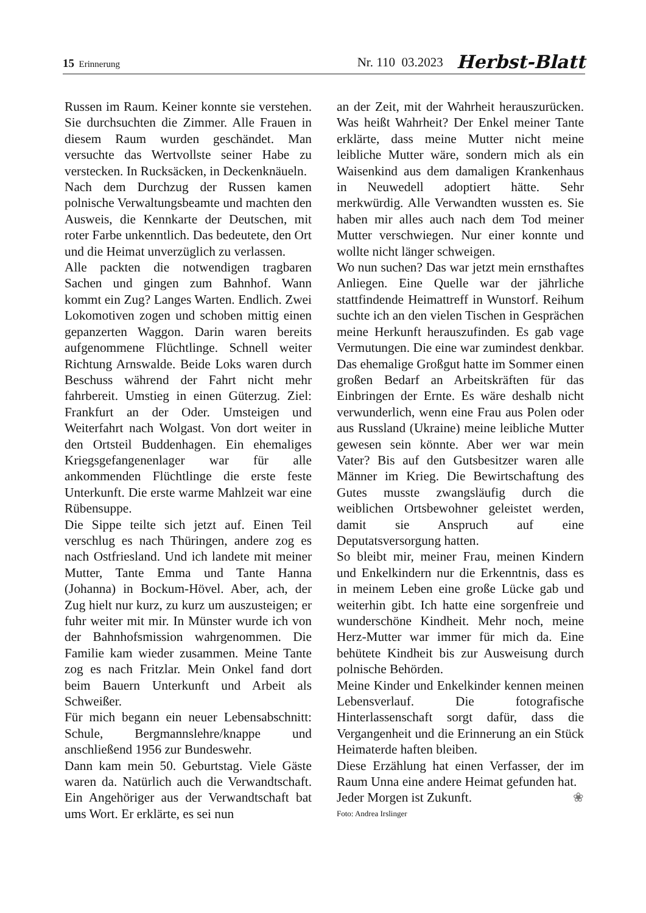15 Erinnerung Nr. 110 03.2023 Herbst-Blatt
Russen im Raum. Keiner konnte sie verstehen. Sie durchsuchten die Zimmer. Alle Frauen in diesem Raum wurden geschändet. Man versuchte das Wertvollste seiner Habe zu verstecken. In Rucksäcken, in Deckenknäueln.
Nach dem Durchzug der Russen kamen polnische Verwaltungsbeamte und machten den Ausweis, die Kennkarte der Deutschen, mit roter Farbe unkenntlich. Das bedeutete, den Ort und die Heimat unverzüglich zu verlassen.
Alle packten die notwendigen tragbaren Sachen und gingen zum Bahnhof. Wann kommt ein Zug? Langes Warten. Endlich. Zwei Lokomotiven zogen und schoben mittig einen gepanzerten Waggon. Darin waren bereits aufgenommene Flüchtlinge. Schnell weiter Richtung Arnswalde. Beide Loks waren durch Beschuss während der Fahrt nicht mehr fahrbereit. Umstieg in einen Güterzug. Ziel: Frankfurt an der Oder. Umsteigen und Weiterfahrt nach Wolgast. Von dort weiter in den Ortsteil Buddenhagen. Ein ehemaliges Kriegsgefangenenlager war für alle ankommenden Flüchtlinge die erste feste Unterkunft. Die erste warme Mahlzeit war eine Rübensuppe.
Die Sippe teilte sich jetzt auf. Einen Teil verschlug es nach Thüringen, andere zog es nach Ostfriesland. Und ich landete mit meiner Mutter, Tante Emma und Tante Hanna (Johanna) in Bockum-Hövel. Aber, ach, der Zug hielt nur kurz, zu kurz um auszusteigen; er fuhr weiter mit mir. In Münster wurde ich von der Bahnhofsmission wahrgenommen. Die Familie kam wieder zusammen. Meine Tante zog es nach Fritzlar. Mein Onkel fand dort beim Bauern Unterkunft und Arbeit als Schweißer.
Für mich begann ein neuer Lebensabschnitt: Schule, Bergmannslehre/knappe und anschließend 1956 zur Bundeswehr.
Dann kam mein 50. Geburtstag. Viele Gäste waren da. Natürlich auch die Verwandtschaft. Ein Angehöriger aus der Verwandtschaft bat ums Wort. Er erklärte, es sei nun
an der Zeit, mit der Wahrheit herauszurücken. Was heißt Wahrheit? Der Enkel meiner Tante erklärte, dass meine Mutter nicht meine leibliche Mutter wäre, sondern mich als ein Waisenkind aus dem damaligen Krankenhaus in Neuwedell adoptiert hätte. Sehr merkwürdig. Alle Verwandten wussten es. Sie haben mir alles auch nach dem Tod meiner Mutter verschwiegen. Nur einer konnte und wollte nicht länger schweigen.
Wo nun suchen? Das war jetzt mein ernsthaftes Anliegen. Eine Quelle war der jährliche stattfindende Heimattreff in Wunstorf. Reihum suchte ich an den vielen Tischen in Gesprächen meine Herkunft herauszufinden. Es gab vage Vermutungen. Die eine war zumindest denkbar. Das ehemalige Großgut hatte im Sommer einen großen Bedarf an Arbeitskräften für das Einbringen der Ernte. Es wäre deshalb nicht verwunderlich, wenn eine Frau aus Polen oder aus Russland (Ukraine) meine leibliche Mutter gewesen sein könnte. Aber wer war mein Vater? Bis auf den Gutsbesitzer waren alle Männer im Krieg. Die Bewirtschaftung des Gutes musste zwangsläufig durch die weiblichen Ortsbewohner geleistet werden, damit sie Anspruch auf eine Deputatsversorgung hatten.
So bleibt mir, meiner Frau, meinen Kindern und Enkelkindern nur die Erkenntnis, dass es in meinem Leben eine große Lücke gab und weiterhin gibt. Ich hatte eine sorgenfreie und wunderschöne Kindheit. Mehr noch, meine Herz-Mutter war immer für mich da. Eine behütete Kindheit bis zur Ausweisung durch polnische Behörden.
Meine Kinder und Enkelkinder kennen meinen Lebensverlauf. Die fotografische Hinterlassenschaft sorgt dafür, dass die Vergangenheit und die Erinnerung an ein Stück Heimaterde haften bleiben.
Diese Erzählung hat einen Verfasser, der im Raum Unna eine andere Heimat gefunden hat. ❀
Jeder Morgen ist Zukunft.
Foto: Andrea Irslinger